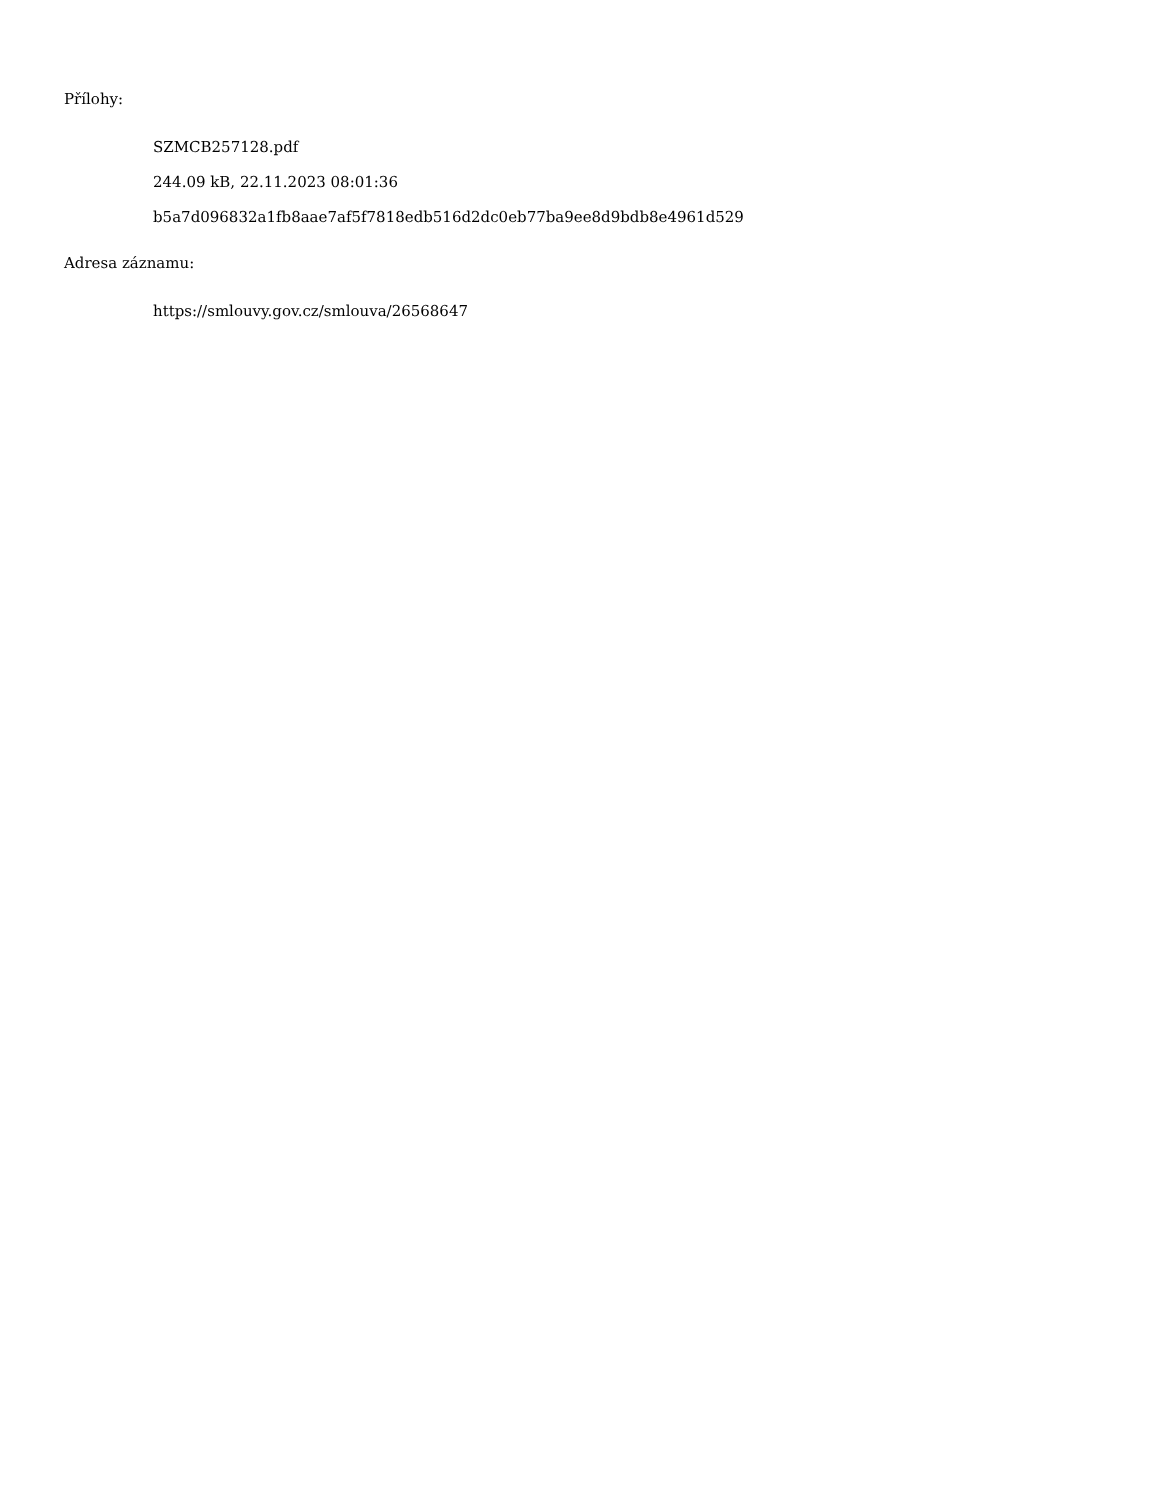Přílohy:
SZMCB257128.pdf
244.09 kB, 22.11.2023 08:01:36
b5a7d096832a1fb8aae7af5f7818edb516d2dc0eb77ba9ee8d9bdb8e4961d529
Adresa záznamu:
https://smlouvy.gov.cz/smlouva/26568647